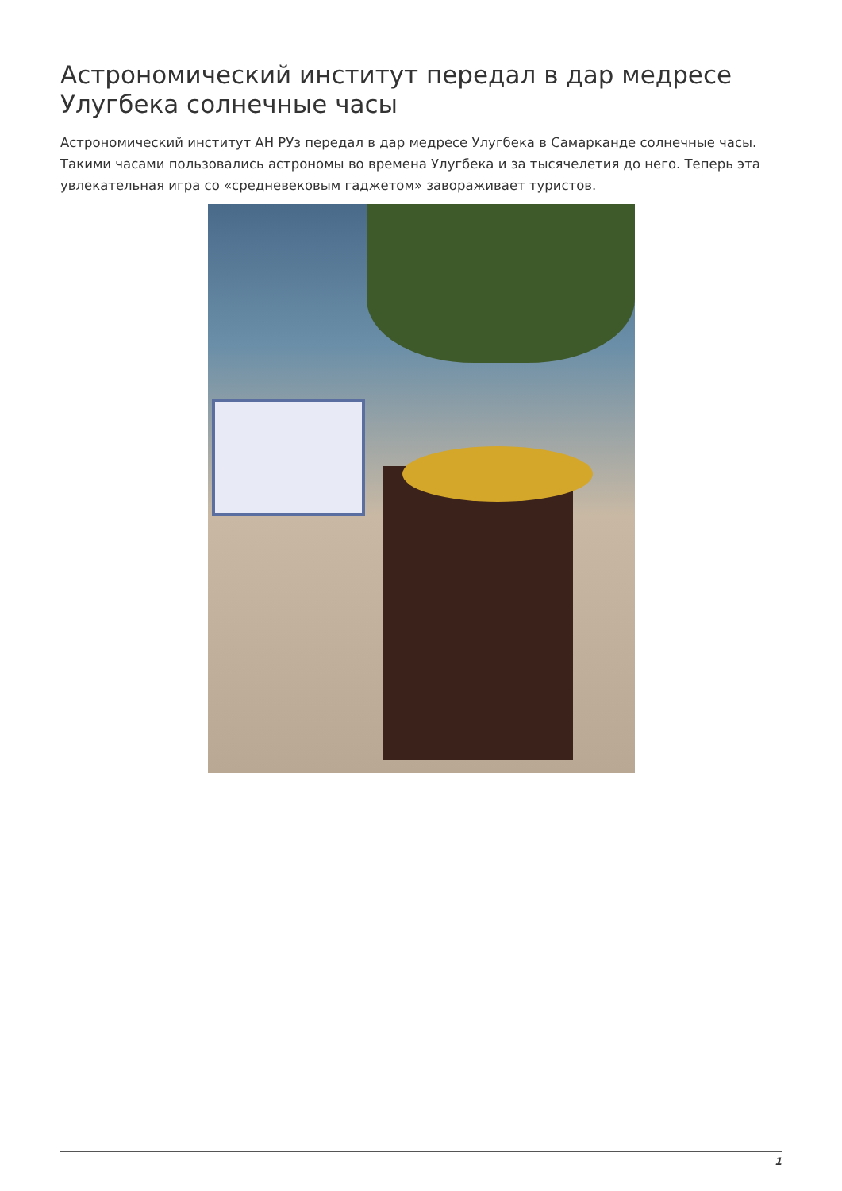Астрономический институт передал в дар медресе Улугбека солнечные часы
Астрономический институт АН РУз передал в дар медресе Улугбека в Самарканде солнечные часы. Такими часами пользовались астрономы во времена Улугбека и за тысячелетия до него. Теперь эта увлекательная игра со «средневековым гаджетом» завораживает туристов.
1